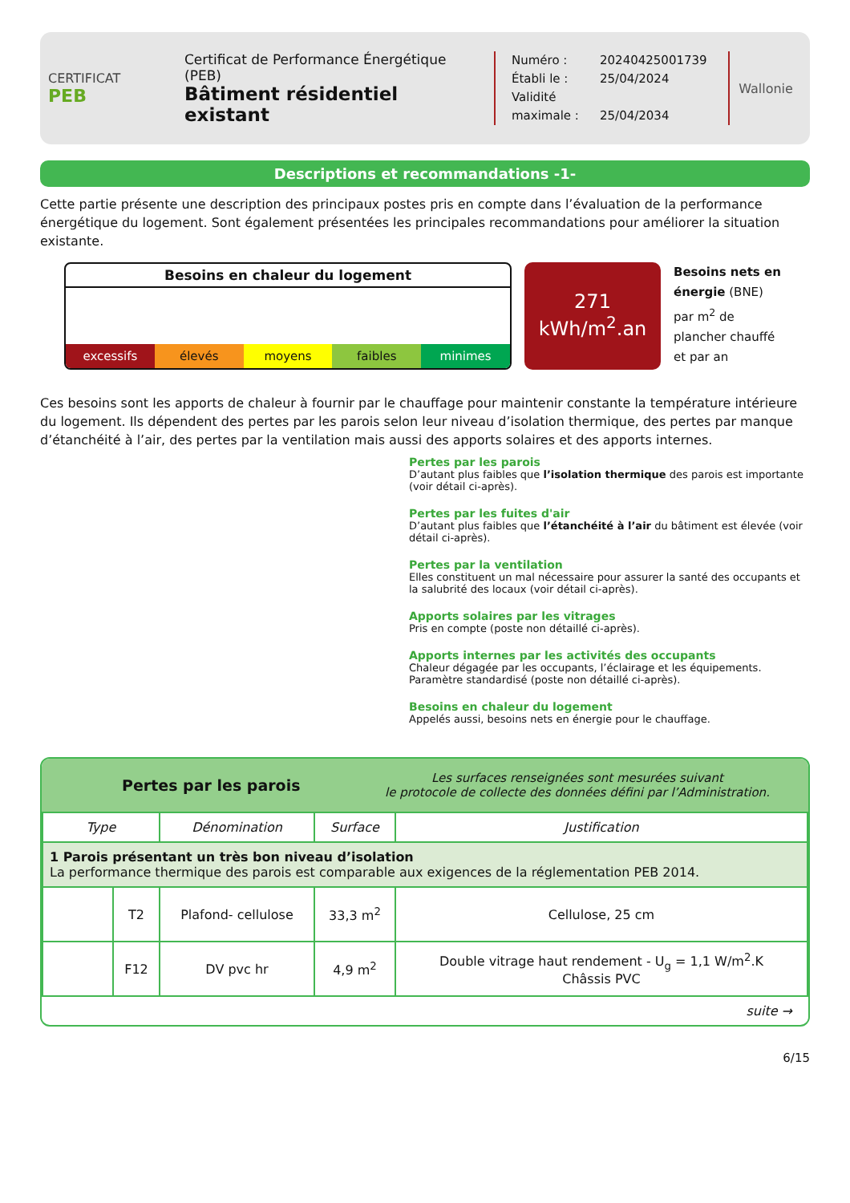CERTIFICAT
PEB
Certificat de Performance Énergétique (PEB)
Bâtiment résidentiel existant
Numéro : 20240425001739
Établi le : 25/04/2024
Validité maximale : 25/04/2034
Wallonie
Descriptions et recommandations -1-
Cette partie présente une description des principaux postes pris en compte dans l’évaluation de la performance énergétique du logement. Sont également présentées les principales recommandations pour améliorer la situation existante.
Besoins en chaleur du logement
excessifs élevés moyens faibles minimes
271
kWh/m<sup>2</sup>.an
Besoins nets en énergie (BNE) par m<sup>2</sup> de plancher chauffé et par an
Ces besoins sont les apports de chaleur à fournir par le chauffage pour maintenir constante la température intérieure du logement. Ils dépendent des pertes par les parois selon leur niveau d’isolation thermique, des pertes par manque d’étanchéité à l’air, des pertes par la ventilation mais aussi des apports solaires et des apports internes.
Pertes par les parois
D’autant plus faibles que l’isolation thermique des parois est importante (voir détail ci-après).
Pertes par les fuites d'air
D’autant plus faibles que l’étanchéité à l’air du bâtiment est élevée (voir détail ci-après).
Pertes par la ventilation
Elles constituent un mal nécessaire pour assurer la santé des occupants et la salubrité des locaux (voir détail ci-après).
Apports solaires par les vitrages
Pris en compte (poste non détaillé ci-après).
Apports internes par les activités des occupants
Chaleur dégagée par les occupants, l’éclairage et les équipements. Paramètre standardisé (poste non détaillé ci-après).
Besoins en chaleur du logement
Appelés aussi, besoins nets en énergie pour le chauffage.
Pertes par les parois
Les surfaces renseignées sont mesurées suivant
le protocole de collecte des données défini par l’Administration.
| Type | | Dénomination | Surface | Justification |
| --- | --- | --- | --- | --- |
| 1 Parois présentant un très bon niveau d’isolation La performance thermique des parois est comparable aux exigences de la réglementation PEB 2014. | | | | |
| | T2 | Plafond- cellulose | 33,3 m<sup>2</sup> | Cellulose, 25 cm |
| | F12 | DV pvc hr | 4,9 m<sup>2</sup> | Double vitrage haut rendement - U<sub>g</sub> = 1,1 W/m<sup>2</sup>.K Châssis PVC |
suite →
6/15